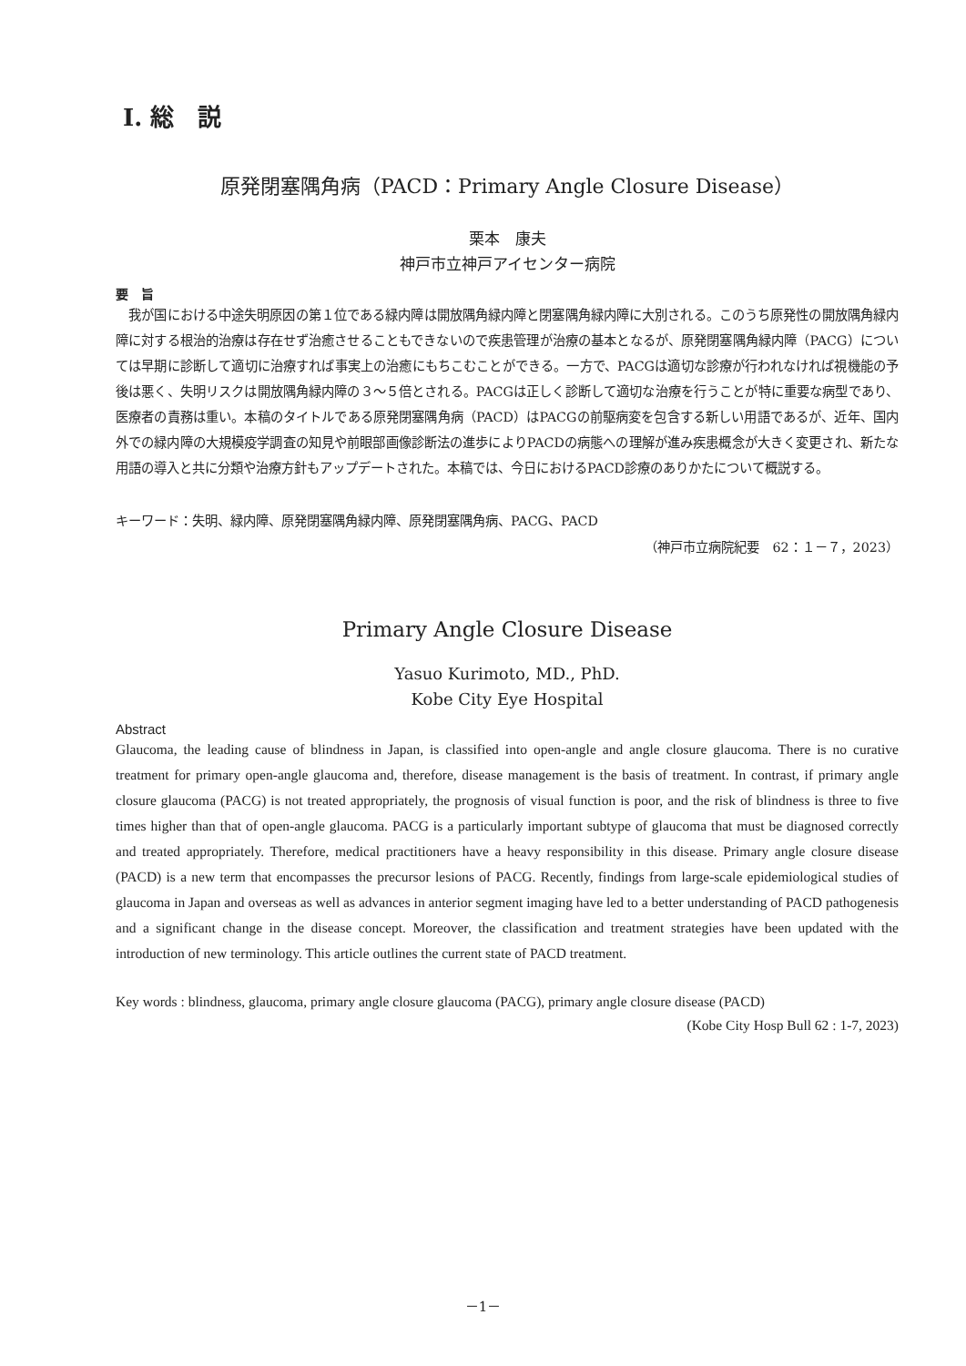Ⅰ. 総　説
原発閉塞隅角病（PACD：Primary Angle Closure Disease）
栗本　康夫
神戸市立神戸アイセンター病院
要　旨
我が国における中途失明原因の第１位である緑内障は開放隅角緑内障と閉塞隅角緑内障に大別される。このうち原発性の開放隅角緑内障に対する根治的治療は存在せず治癒させることもできないので疾患管理が治療の基本となるが、原発閉塞隅角緑内障（PACG）については早期に診断して適切に治療すれば事実上の治癒にもちこむことができる。一方で、PACGは適切な診療が行われなければ視機能の予後は悪く、失明リスクは開放隅角緑内障の３～５倍とされる。PACGは正しく診断して適切な治療を行うことが特に重要な病型であり、医療者の責務は重い。本稿のタイトルである原発閉塞隅角病（PACD）はPACGの前駆病変を包含する新しい用語であるが、近年、国内外での緑内障の大規模疫学調査の知見や前眼部画像診断法の進歩によりPACDの病態への理解が進み疾患概念が大きく変更され、新たな用語の導入と共に分類や治療方針もアップデートされた。本稿では、今日におけるPACD診療のありかたについて概説する。
キーワード：失明、緑内障、原発閉塞隅角緑内障、原発閉塞隅角病、PACG、PACD
（神戸市立病院紀要　62：１－７，2023）
Primary Angle Closure Disease
Yasuo Kurimoto, MD., PhD.
Kobe City Eye Hospital
Abstract
Glaucoma, the leading cause of blindness in Japan, is classified into open-angle and angle closure glaucoma. There is no curative treatment for primary open-angle glaucoma and, therefore, disease management is the basis of treatment. In contrast, if primary angle closure glaucoma (PACG) is not treated appropriately, the prognosis of visual function is poor, and the risk of blindness is three to five times higher than that of open-angle glaucoma. PACG is a particularly important subtype of glaucoma that must be diagnosed correctly and treated appropriately. Therefore, medical practitioners have a heavy responsibility in this disease. Primary angle closure disease (PACD) is a new term that encompasses the precursor lesions of PACG. Recently, findings from large-scale epidemiological studies of glaucoma in Japan and overseas as well as advances in anterior segment imaging have led to a better understanding of PACD pathogenesis and a significant change in the disease concept. Moreover, the classification and treatment strategies have been updated with the introduction of new terminology. This article outlines the current state of PACD treatment.
Key words : blindness, glaucoma, primary angle closure glaucoma (PACG), primary angle closure disease (PACD)
(Kobe City Hosp Bull 62 : 1-7, 2023)
－1－